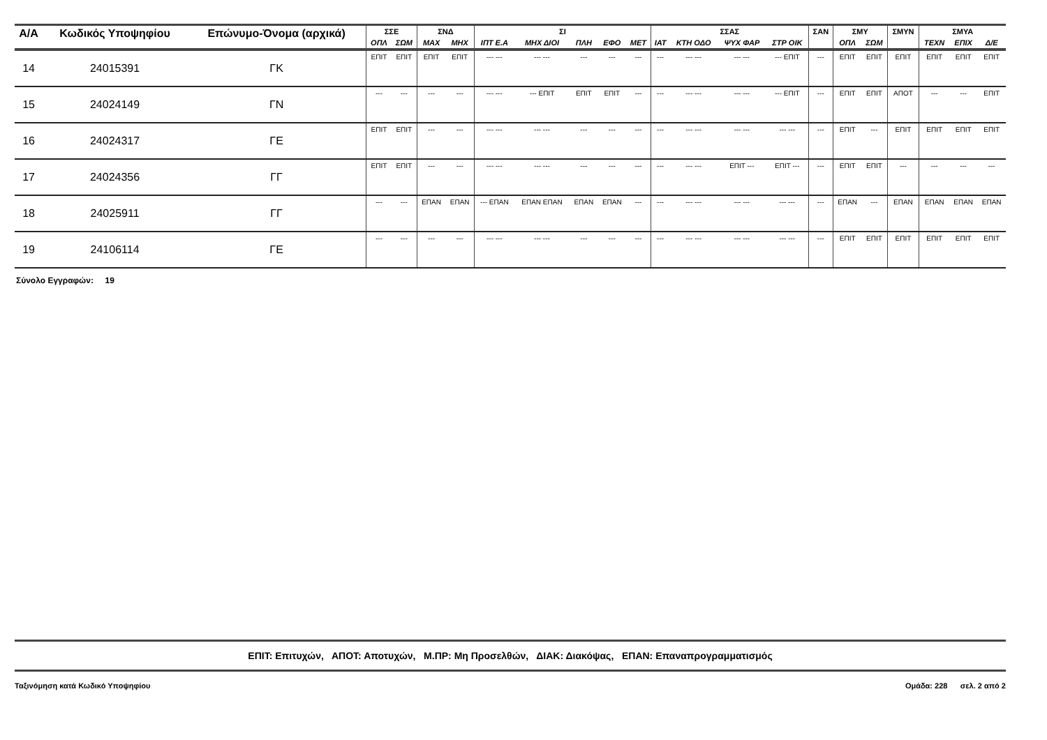| Α/Α | Κωδικός Υποψηφίου | Επώνυμο-Όνομα (αρχικά) | ΣΣΕ | | ΣΝΔ | | ΣΙ | | | | | ΣΣΑΣ | | | | ΣΑΝ | ΣΜΥ | | ΣΜΥΝ | ΣΜΥΑ | | |
| --- | --- | --- | --- | --- | --- | --- | --- | --- | --- | --- | --- | --- | --- | --- | --- | --- | --- | --- | --- | --- | --- | --- |
| | | | ΟΠΛ | ΣΩΜ | ΜΑΧ | ΜΗΧ | ΙΠΤ Ε.Α | ΜΗΧ ΔΙΟΙ | ΠΛΗ | ΕΦΟ | ΜΕΤ | ΙΑΤ | ΚΤΗ ΟΔΟ | ΨΥΧ ΦΑΡ | ΣΤΡ ΟΙΚ | | ΟΠΛ | ΣΩΜ | | ΤΕΧΝ | ΕΠΙΧ | Δ/Ε |
| 14 | 24015391 | ΓΚ | ΕΠΙΤ | ΕΠΙΤ | ΕΠΙΤ | ΕΠΙΤ | --- --- | --- --- | --- | --- | --- | --- | --- --- | --- --- | --- ΕΠΙΤ | --- | ΕΠΙΤ | ΕΠΙΤ | ΕΠΙΤ | ΕΠΙΤ | ΕΠΙΤ | ΕΠΙΤ |
| 15 | 24024149 | ΓΝ | --- | --- | --- | --- | --- --- | --- ΕΠΙΤ | ΕΠΙΤ | ΕΠΙΤ | --- | --- | --- --- | --- --- | --- ΕΠΙΤ | --- | ΕΠΙΤ | ΕΠΙΤ | ΑΠΟΤ | --- | --- | ΕΠΙΤ |
| 16 | 24024317 | ΓΕ | ΕΠΙΤ | ΕΠΙΤ | --- | --- | --- --- | --- --- | --- | --- | --- | --- | --- --- | --- --- | --- --- | --- | ΕΠΙΤ | --- | ΕΠΙΤ | ΕΠΙΤ | ΕΠΙΤ | ΕΠΙΤ |
| 17 | 24024356 | ΓΓ | ΕΠΙΤ | ΕΠΙΤ | --- | --- | --- --- | --- --- | --- | --- | --- | --- | --- --- | ΕΠΙΤ --- | ΕΠΙΤ --- | --- | ΕΠΙΤ | ΕΠΙΤ | --- | --- | --- | --- |
| 18 | 24025911 | ΓΓ | --- | --- | ΕΠΑΝ | ΕΠΑΝ | --- ΕΠΑΝ | ΕΠΑΝ ΕΠΑΝ | ΕΠΑΝ | ΕΠΑΝ | --- | --- | --- --- | --- --- | --- --- | --- | ΕΠΑΝ | --- | ΕΠΑΝ | ΕΠΑΝ | ΕΠΑΝ | ΕΠΑΝ |
| 19 | 24106114 | ΓΕ | --- | --- | --- | --- | --- --- | --- --- | --- | --- | --- | --- | --- --- | --- --- | --- --- | --- | ΕΠΙΤ | ΕΠΙΤ | ΕΠΙΤ | ΕΠΙΤ | ΕΠΙΤ | ΕΠΙΤ |
Σύνολο Εγγραφών: 19
ΕΠΙΤ: Επιτυχών, ΑΠΟΤ: Αποτυχών, Μ.ΠΡ: Μη Προσελθών, ΔΙΑΚ: Διακόψας, ΕΠΑΝ: Επαναπρογραμματισμός
Ταξινόμηση κατά Κωδικό Υποψηφίου Ομάδα: 228 σελ. 2 από 2